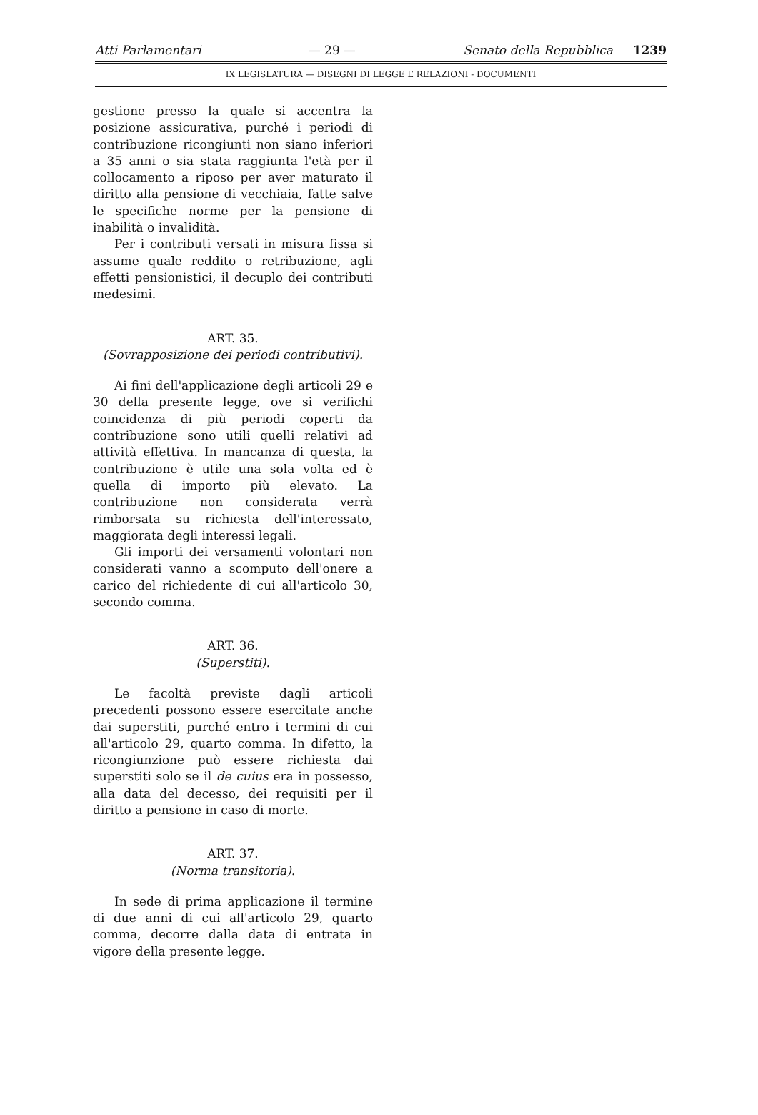Atti Parlamentari — 29 — Senato della Repubblica — 1239
IX LEGISLATURA — DISEGNI DI LEGGE E RELAZIONI - DOCUMENTI
gestione presso la quale si accentra la posizione assicurativa, purché i periodi di contribuzione ricongiunti non siano inferiori a 35 anni o sia stata raggiunta l'età per il collocamento a riposo per aver maturato il diritto alla pensione di vecchiaia, fatte salve le specifiche norme per la pensione di inabilità o invalidità.
Per i contributi versati in misura fissa si assume quale reddito o retribuzione, agli effetti pensionistici, il decuplo dei contributi medesimi.
ART. 35.
(Sovrapposizione dei periodi contributivi).
Ai fini dell'applicazione degli articoli 29 e 30 della presente legge, ove si verifichi coincidenza di più periodi coperti da contribuzione sono utili quelli relativi ad attività effettiva. In mancanza di questa, la contribuzione è utile una sola volta ed è quella di importo più elevato. La contribuzione non considerata verrà rimborsata su richiesta dell'interessato, maggiorata degli interessi legali.
Gli importi dei versamenti volontari non considerati vanno a scomputo dell'onere a carico del richiedente di cui all'articolo 30, secondo comma.
ART. 36.
(Superstiti).
Le facoltà previste dagli articoli precedenti possono essere esercitate anche dai superstiti, purché entro i termini di cui all'articolo 29, quarto comma. In difetto, la ricongiunzione può essere richiesta dai superstiti solo se il de cuius era in possesso, alla data del decesso, dei requisiti per il diritto a pensione in caso di morte.
ART. 37.
(Norma transitoria).
In sede di prima applicazione il termine di due anni di cui all'articolo 29, quarto comma, decorre dalla data di entrata in vigore della presente legge.